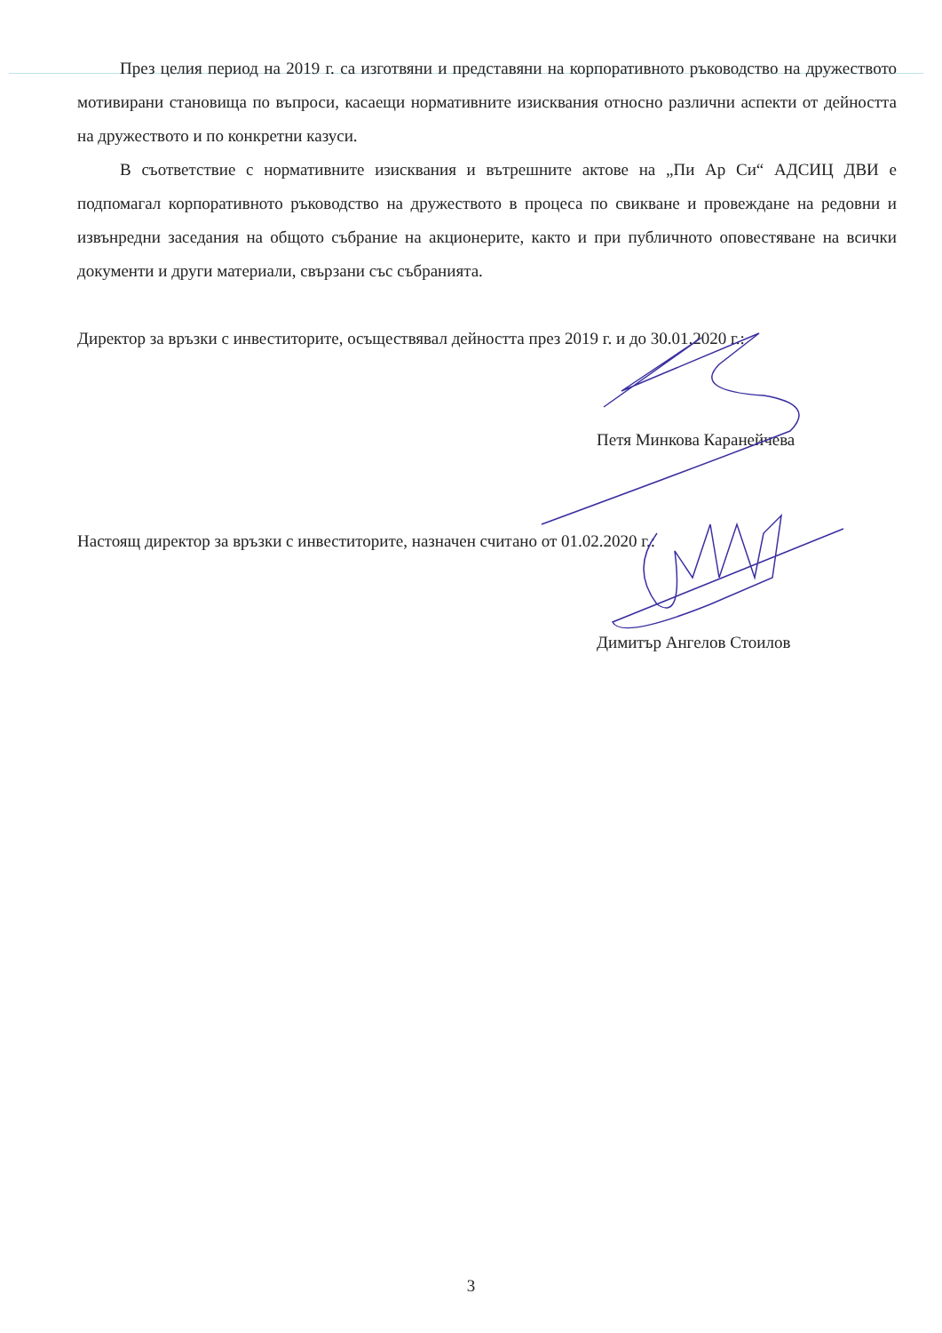През целия период на 2019 г. са изготвяни и представяни на корпоративното ръководство на дружеството мотивирани становища по въпроси, касаещи нормативните изисквания относно различни аспекти от дейността на дружеството и по конкретни казуси.
В съответствие с нормативните изисквания и вътрешните актове на „Пи Ар Си“ АДСИЦ ДВИ е подпомагал корпоративното ръководство на дружеството в процеса по свикване и провеждане на редовни и извънредни заседания на общото събрание на акционерите, както и при публичното оповестяване на всички документи и други материали, свързани със събранията.
Директор за връзки с инвеститорите, осъществявал дейността през 2019 г. и до 30.01.2020 г.:
Петя Минкова Каранейчева
Настоящ директор за връзки с инвеститорите, назначен считано от 01.02.2020 г.:
Димитър Ангелов Стоилов
3